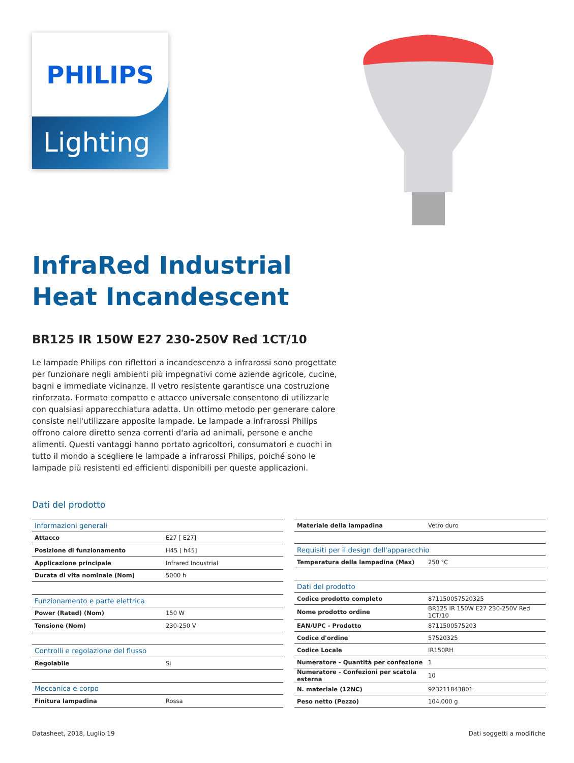Lighting
PHILIPS
InfraRed Industrial
Heat Incandescent
BR125 IR 150W E27 230-250V Red 1CT/10
Le lampade Philips con riflettori a incandescenza a infrarossi sono progettate per funzionare negli ambienti più impegnativi come aziende agricole, cucine, bagni e immediate vicinanze. Il vetro resistente garantisce una costruzione rinforzata. Formato compatto e attacco universale consentono di utilizzarle con qualsiasi apparecchiatura adatta. Un ottimo metodo per generare calore consiste nell'utilizzare apposite lampade. Le lampade a infrarossi Philips offrono calore diretto senza correnti d'aria ad animali, persone e anche alimenti. Questi vantaggi hanno portato agricoltori, consumatori e cuochi in tutto il mondo a scegliere le lampade a infrarossi Philips, poiché sono le lampade più resistenti ed efficienti disponibili per queste applicazioni.
Dati del prodotto
| Informazioni generali | |
| Attacco | E27 [ E27] |
| Posizione di funzionamento | H45 [ h45] |
| Applicazione principale | Infrared Industrial |
| Durata di vita nominale (Nom) | 5000 h |
| Funzionamento e parte elettrica | |
| Power (Rated) (Nom) | 150 W |
| Tensione (Nom) | 230-250 V |
| Controlli e regolazione del flusso | |
| Regolabile | Si |
| Meccanica e corpo | |
| Finitura lampadina | Rossa |
| Materiale della lampadina | Vetro duro |
| Requisiti per il design dell'apparecchio | |
| Temperatura della lampadina (Max) | 250 °C |
| Dati del prodotto | |
| Codice prodotto completo | 871150057520325 |
| Nome prodotto ordine | BR125 IR 150W E27 230-250V Red 1CT/10 |
| EAN/UPC - Prodotto | 8711500575203 |
| Codice d'ordine | 57520325 |
| Codice Locale | IR150RH |
| Numeratore - Quantità per confezione | 1 |
| Numeratore - Confezioni per scatola esterna | 10 |
| N. materiale (12NC) | 923211843801 |
| Peso netto (Pezzo) | 104,000 g |
Datasheet, 2018, Luglio 19 Dati soggetti a modifiche